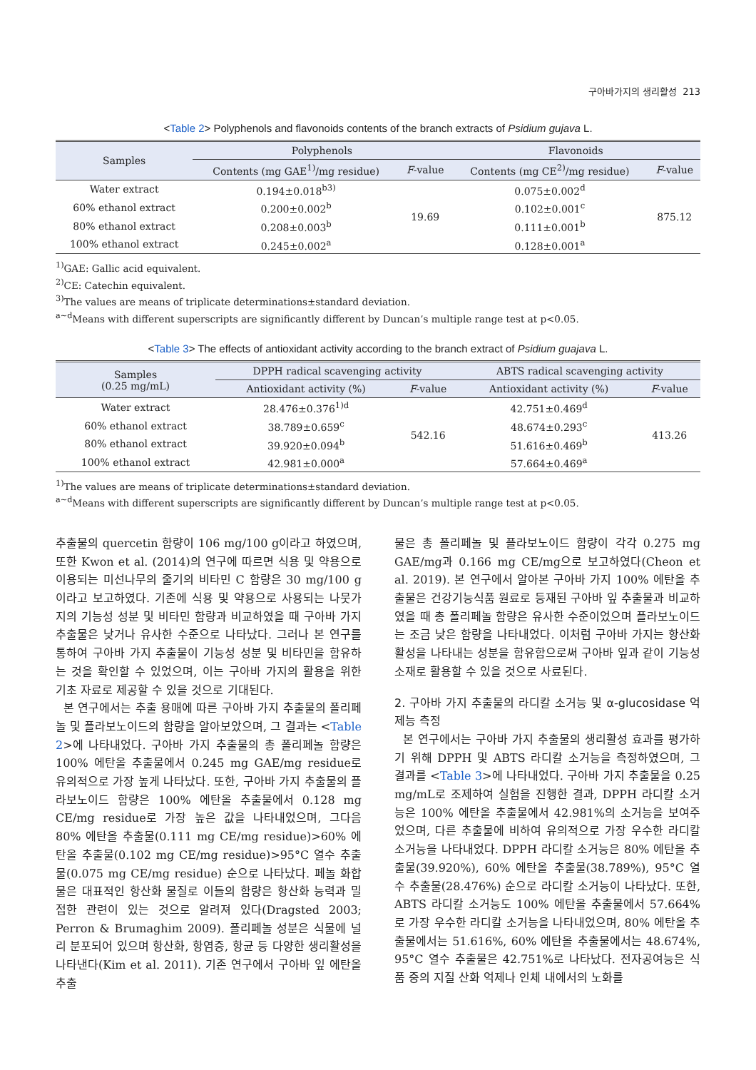구아바가지의 생리활성 213
<Table 2> Polyphenols and flavonoids contents of the branch extracts of Psidium gujava L.
| Samples | Polyphenols | | Flavonoids | |
| --- | --- | --- | --- | --- |
| | Contents (mg GAE<sup>1)</sup>/mg residue) | F -value | Contents (mg CE<sup>2)</sup>/mg residue) | F -value |
| Water extract | 0.194±0.018<sup>b3)</sup> | 19.69 | 0.075±0.002<sup>d</sup> | 875.12 |
| 60% ethanol extract | 0.200±0.002<sup>b</sup> | | 0.102±0.001<sup>c</sup> | |
| 80% ethanol extract | 0.208±0.003<sup>b</sup> | | 0.111±0.001<sup>b</sup> | |
| 100% ethanol extract | 0.245±0.002<sup>a</sup> | | 0.128±0.001<sup>a</sup> | |
<sup>1)</sup> GAE: Gallic acid equivalent.
<sup>2)</sup> CE: Catechin equivalent.
<sup>3)</sup> The values are means of triplicate determinations±standard deviation.
<sup>a~d</sup>Means with different superscripts are significantly different by Duncan’s multiple range test at p<0.05.
<Table 3> The effects of antioxidant activity according to the branch extract of Psidium guajava L.
| Samples (0.25 mg/mL) | DPPH radical scavenging activity | | ABTS radical scavenging activity | |
| --- | --- | --- | --- | --- |
| | Antioxidant activity (%) | F -value | Antioxidant activity (%) | F -value |
| Water extract | 28.476±0.376<sup>1)d</sup> | 542.16 | 42.751±0.469<sup>d</sup> | 413.26 |
| 60% ethanol extract | 38.789±0.659<sup>c</sup> | | 48.674±0.293<sup>c</sup> | |
| 80% ethanol extract | 39.920±0.094<sup>b</sup> | | 51.616±0.469<sup>b</sup> | |
| 100% ethanol extract | 42.981±0.000<sup>a</sup> | | 57.664±0.469<sup>a</sup> | |
<sup>1)</sup> The values are means of triplicate determinations±standard deviation.
<sup>a~d</sup>Means with different superscripts are significantly different by Duncan’s multiple range test at p<0.05.
추출물의 quercetin 함량이 106 mg/100 g이라고 하였으며, 또한 Kwon et al. (2014)의 연구에 따르면 식용 및 약용으로 이용되는 미선나무의 줄기의 비타민 C 함량은 30 mg/100 g이라고 보고하였다. 기존에 식용 및 약용으로 사용되는 나뭇가지의 기능성 성분 및 비타민 함량과 비교하였을 때 구아바 가지 추출물은 낮거나 유사한 수준으로 나타났다. 그러나 본 연구를 통하여 구아바 가지 추출물이 기능성 성분 및 비타민을 함유하는 것을 확인할 수 있었으며, 이는 구아바 가지의 활용을 위한 기초 자료로 제공할 수 있을 것으로 기대된다.
본 연구에서는 추출 용매에 따른 구아바 가지 추출물의 폴리페놀 및 플라보노이드의 함량을 알아보았으며, 그 결과는 <Table 2>에 나타내었다. 구아바 가지 추출물의 총 폴리페놀 함량은 100% 에탄올 추출물에서 0.245 mg GAE/mg residue로 유의적으로 가장 높게 나타났다. 또한, 구아바 가지 추출물의 플라보노이드 함량은 100% 에탄올 추출물에서 0.128 mg CE/mg residue로 가장 높은 값을 나타내었으며, 그다음 80% 에탄올 추출물(0.111 mg CE/mg residue)>60% 에탄올 추출물(0.102 mg CE/mg residue)>95°C 열수 추출물(0.075 mg CE/mg residue) 순으로 나타났다. 페놀 화합물은 대표적인 항산화 물질로 이들의 함량은 항산화 능력과 밀접한 관련이 있는 것으로 알려져 있다(Dragsted 2003; Perron & Brumaghim 2009). 폴리페놀 성분은 식물에 널리 분포되어 있으며 항산화, 항염증, 항균 등 다양한 생리활성을 나타낸다(Kim et al. 2011). 기존 연구에서 구아바 잎 에탄올 추출
물은 총 폴리페놀 및 플라보노이드 함량이 각각 0.275 mg GAE/mg과 0.166 mg CE/mg으로 보고하였다(Cheon et al. 2019). 본 연구에서 알아본 구아바 가지 100% 에탄올 추출물은 건강기능식품 원료로 등재된 구아바 잎 추출물과 비교하였을 때 총 폴리페놀 함량은 유사한 수준이었으며 플라보노이드는 조금 낮은 함량을 나타내었다. 이처럼 구아바 가지는 항산화 활성을 나타내는 성분을 함유함으로써 구아바 잎과 같이 기능성 소재로 활용할 수 있을 것으로 사료된다.
2. 구아바 가지 추출물의 라디칼 소거능 및 α-glucosidase 억제능 측정
본 연구에서는 구아바 가지 추출물의 생리활성 효과를 평가하기 위해 DPPH 및 ABTS 라디칼 소거능을 측정하였으며, 그 결과를 <Table 3>에 나타내었다. 구아바 가지 추출물을 0.25 mg/mL로 조제하여 실험을 진행한 결과, DPPH 라디칼 소거능은 100% 에탄올 추출물에서 42.981%의 소거능을 보여주었으며, 다른 추출물에 비하여 유의적으로 가장 우수한 라디칼 소거능을 나타내었다. DPPH 라디칼 소거능은 80% 에탄올 추출물(39.920%), 60% 에탄올 추출물(38.789%), 95°C 열수 추출물(28.476%) 순으로 라디칼 소거능이 나타났다. 또한, ABTS 라디칼 소거능도 100% 에탄올 추출물에서 57.664%로 가장 우수한 라디칼 소거능을 나타내었으며, 80% 에탄올 추출물에서는 51.616%, 60% 에탄올 추출물에서는 48.674%, 95°C 열수 추출물은 42.751%로 나타났다. 전자공여능은 식품 중의 지질 산화 억제나 인체 내에서의 노화를